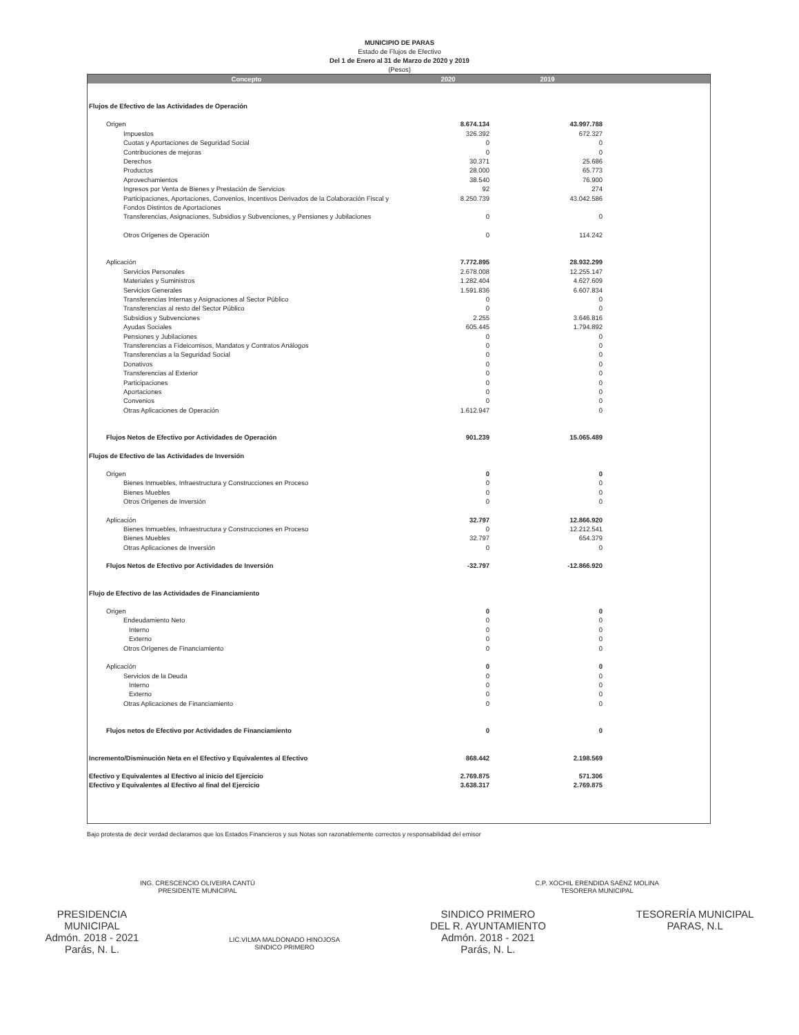MUNICIPIO DE PARAS
Estado de Flujos de Efectivo
Del 1 de Enero al 31 de Marzo de 2020 y 2019
(Pesos)
| Concepto | 2020 | 2019 | |
| --- | --- | --- | --- |
| Flujos de Efectivo de las Actividades de Operación | | | |
| Origen | 8.674.134 | 43.997.788 | |
| Impuestos | 326.392 | 672.327 | |
| Cuotas y Aportaciones de Seguridad Social | 0 | 0 | |
| Contribuciones de mejoras | 0 | 0 | |
| Derechos | 30.371 | 25.686 | |
| Productos | 28.000 | 65.773 | |
| Aprovechamientos | 38.540 | 76.900 | |
| Ingresos por Venta de Bienes y Prestación de Servicios | 92 | 274 | |
| Participaciones, Aportaciones, Convenios, Incentivos Derivados de la Colaboración Fiscal y Fondos Distintos de Aportaciones | 8.250.739 | 43.042.586 | |
| Transferencias, Asignaciones, Subsidios y Subvenciones, y Pensiones y Jubilaciones | 0 | 0 | |
| Otros Orígenes de Operación | 0 | 114.242 | |
| Aplicación | 7.772.895 | 28.932.299 | |
| Servicios Personales | 2.678.008 | 12.255.147 | |
| Materiales y Suministros | 1.282.404 | 4.627.609 | |
| Servicios Generales | 1.591.836 | 6.607.834 | |
| Transferencias Internas y Asignaciones al Sector Público | 0 | 0 | |
| Transferencias al resto del Sector Público | 0 | 0 | |
| Subsidios y Subvenciones | 2.255 | 3.646.816 | |
| Ayudas Sociales | 605.445 | 1.794.892 | |
| Pensiones y Jubilaciones | 0 | 0 | |
| Transferencias a Fideicomisos, Mandatos y Contratos Análogos | 0 | 0 | |
| Transferencias a la Seguridad Social | 0 | 0 | |
| Donativos | 0 | 0 | |
| Transferencias al Exterior | 0 | 0 | |
| Participaciones | 0 | 0 | |
| Aportaciones | 0 | 0 | |
| Convenios | 0 | 0 | |
| Otras Aplicaciones de Operación | 1.612.947 | 0 | |
| Flujos Netos de Efectivo por Actividades de Operación | 901.239 | 15.065.489 | |
| Flujos de Efectivo de las Actividades de Inversión | | | |
| Origen | 0 | 0 | |
| Bienes Inmuebles, Infraestructura y Construcciones en Proceso | 0 | 0 | |
| Bienes Muebles | 0 | 0 | |
| Otros Orígenes de Inversión | 0 | 0 | |
| Aplicación | 32.797 | 12.866.920 | |
| Bienes Inmuebles, Infraestructura y Construcciones en Proceso | 0 | 12.212.541 | |
| Bienes Muebles | 32.797 | 654.379 | |
| Otras Aplicaciones de Inversión | 0 | 0 | |
| Flujos Netos de Efectivo por Actividades de Inversión | -32.797 | -12.866.920 | |
| Flujo de Efectivo de las Actividades de Financiamiento | | | |
| Origen | 0 | 0 | |
| Endeudamiento Neto | 0 | 0 | |
| Interno | 0 | 0 | |
| Externo | 0 | 0 | |
| Otros Orígenes de Financiamiento | 0 | 0 | |
| Aplicación | 0 | 0 | |
| Servicios de la Deuda | 0 | 0 | |
| Interno | 0 | 0 | |
| Externo | 0 | 0 | |
| Otras Aplicaciones de Financiamiento | 0 | 0 | |
| Flujos netos de Efectivo por Actividades de Financiamiento | 0 | 0 | |
| Incremento/Disminución Neta en el Efectivo y Equivalentes al Efectivo | 868.442 | 2.198.569 | |
| Efectivo y Equivalentes al Efectivo al inicio del Ejercicio | 2.769.875 | 571.306 | |
| Efectivo y Equivalentes al Efectivo al final del Ejercicio | 3.638.317 | 2.769.875 | |
Bajo protesta de decir verdad declaramos que los Estados Financieros y sus Notas son razonablemente correctos y responsabilidad del emisor
ING. CRESCENCIO OLIVEIRA CANTÚ
PRESIDENTE MUNICIPAL
C.P. XOCHIL ERENDIDA SAÉNZ MOLINA
TESORERA MUNICIPAL
PRESIDENCIA
MUNICIPAL
Admón. 2018 - 2021
Parás, N. L.
LIC.VILMA MALDONADO HINOJOSA
SINDICO PRIMERO
SINDICO PRIMERO
DEL R. AYUNTAMIENTO
Admón. 2018 - 2021
Parás, N. L.
TESORERÍA MUNICIPAL
PARAS, N.L